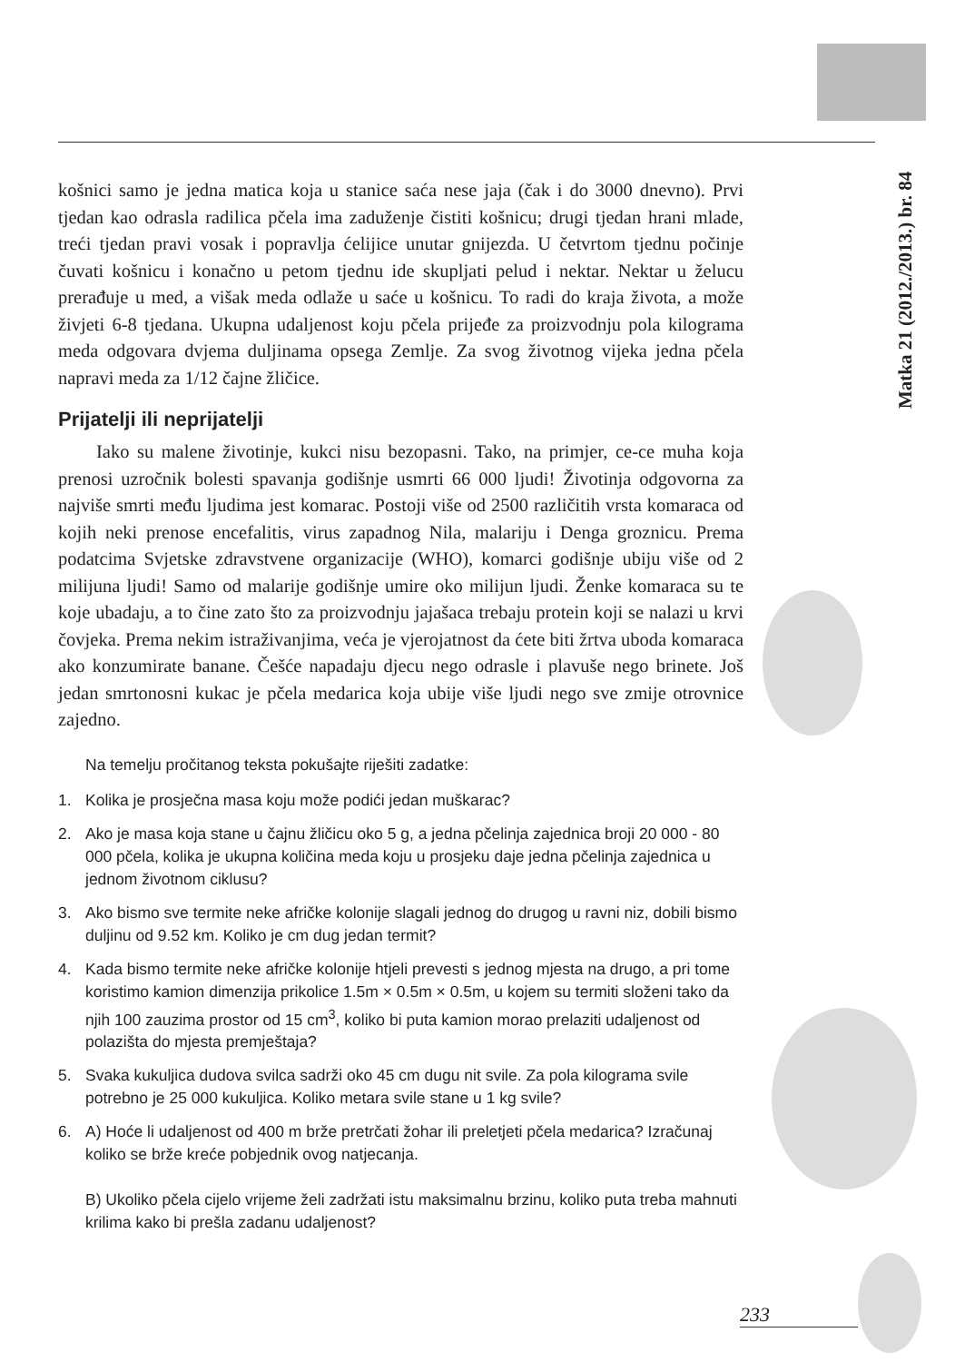Matka 21 (2012./2013.) br. 84
košnici samo je jedna matica koja u stanice saća nese jaja (čak i do 3000 dnevno). Prvi tjedan kao odrasla radilica pčela ima zaduženje čistiti košnicu; drugi tjedan hrani mlade, treći tjedan pravi vosak i popravlja ćelijice unutar gnijezda. U četvrtom tjednu počinje čuvati košnicu i konačno u petom tjednu ide skupljati pelud i nektar. Nektar u želucu prerađuje u med, a višak meda odlaže u saće u košnicu. To radi do kraja života, a može živjeti 6-8 tjedana. Ukupna udaljenost koju pčela prijeđe za proizvodnju pola kilograma meda odgovara dvjema duljinama opsega Zemlje. Za svog životnog vijeka jedna pčela napravi meda za 1/12 čajne žličice.
Prijatelji ili neprijatelji
Iako su malene životinje, kukci nisu bezopasni. Tako, na primjer, ce-ce muha koja prenosi uzročnik bolesti spavanja godišnje usmrti 66 000 ljudi! Životinja odgovorna za najviše smrti među ljudima jest komarac. Postoji više od 2500 različitih vrsta komaraca od kojih neki prenose encefalitis, virus zapadnog Nila, malariju i Denga groznicu. Prema podatcima Svjetske zdravstvene organizacije (WHO), komarci godišnje ubiju više od 2 milijuna ljudi! Samo od malarije godišnje umire oko milijun ljudi. Ženke komaraca su te koje ubadaju, a to čine zato što za proizvodnju jajašaca trebaju protein koji se nalazi u krvi čovjeka. Prema nekim istraživanjima, veća je vjerojatnost da ćete biti žrtva uboda komaraca ako konzumirate banane. Češće napadaju djecu nego odrasle i plavuše nego brinete. Još jedan smrtonosni kukac je pčela medarica koja ubije više ljudi nego sve zmije otrovnice zajedno.
Na temelju pročitanog teksta pokušajte riješiti zadatke:
1. Kolika je prosječna masa koju može podići jedan muškarac?
2. Ako je masa koja stane u čajnu žličicu oko 5 g, a jedna pčelinja zajednica broji 20 000 - 80 000 pčela, kolika je ukupna količina meda koju u prosjeku daje jedna pčelinja zajednica u jednom životnom ciklusu?
3. Ako bismo sve termite neke afričke kolonije slagali jednog do drugog u ravni niz, dobili bismo duljinu od 9.52 km. Koliko je cm dug jedan termit?
4. Kada bismo termite neke afričke kolonije htjeli prevesti s jednog mjesta na drugo, a pri tome koristimo kamion dimenzija prikolice 1.5m × 0.5m × 0.5m, u kojem su termiti složeni tako da njih 100 zauzima prostor od 15 cm<sup>3</sup>, koliko bi puta kamion morao prelaziti udaljenost od polazišta do mjesta premještaja?
5. Svaka kukuljica dudova svilca sadrži oko 45 cm dugu nit svile. Za pola kilograma svile potrebno je 25 000 kukuljica. Koliko metara svile stane u 1 kg svile?
6. A) Hoće li udaljenost od 400 m brže pretrčati žohar ili preletjeti pčela medarica? Izračunaj koliko se brže kreće pobjednik ovog natjecanja.
B) Ukoliko pčela cijelo vrijeme želi zadržati istu maksimalnu brzinu, koliko puta treba mahnuti krilima kako bi prešla zadanu udaljenost?
233